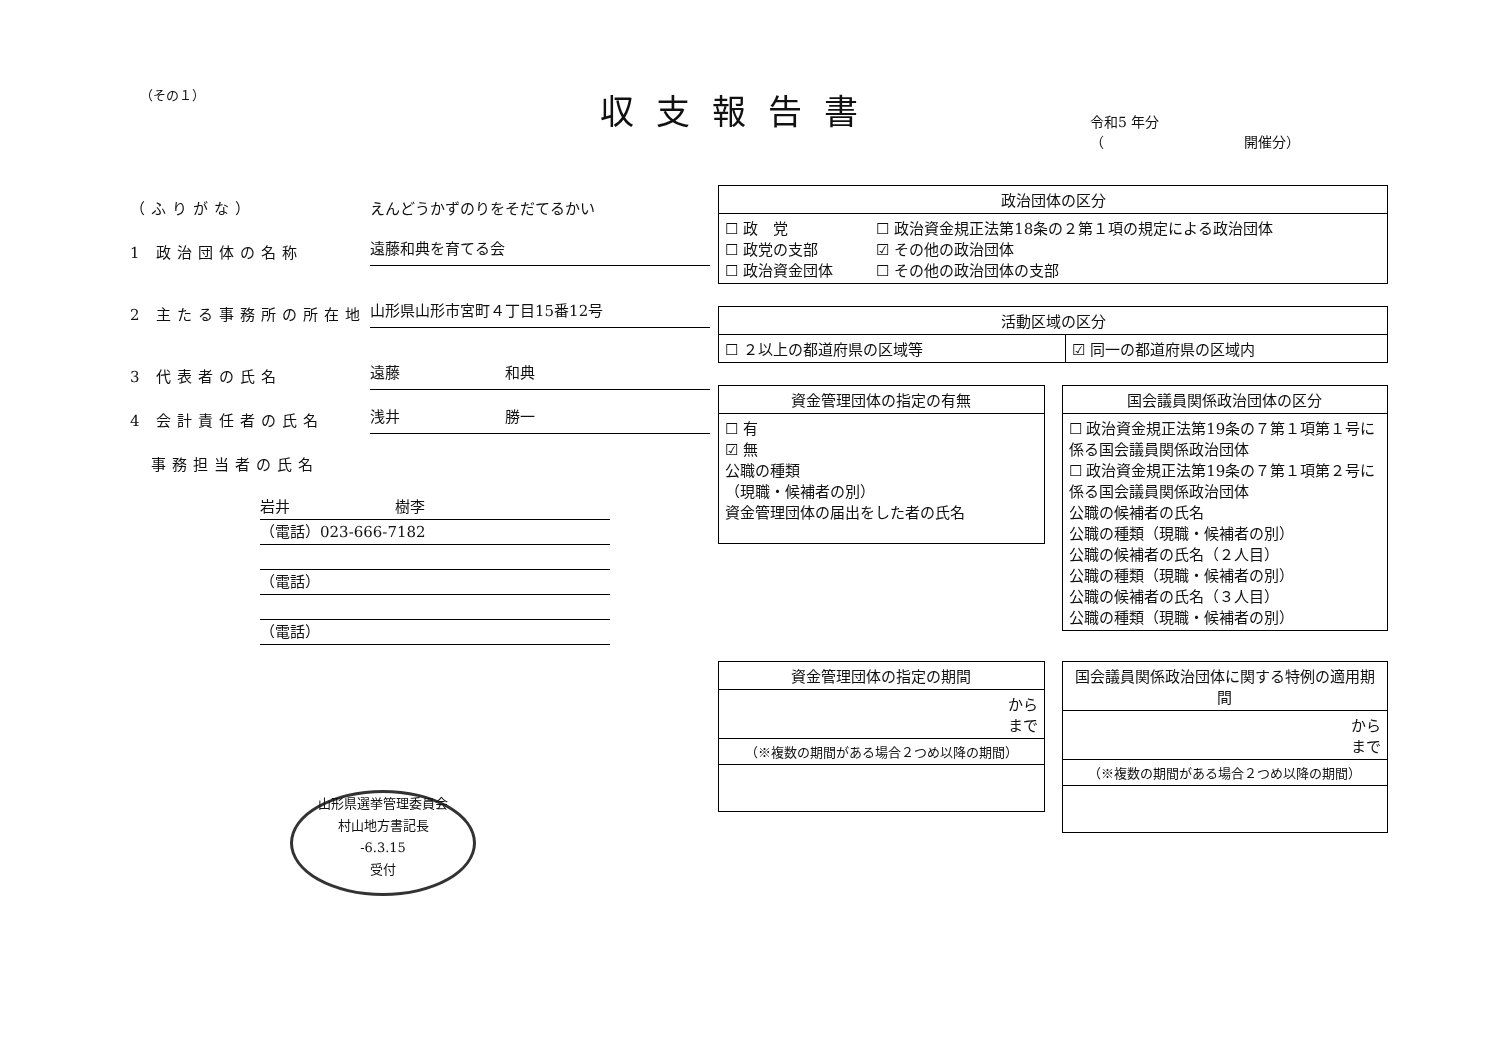（その１）
収支報告書
令和5 年分
（　　　　　　　　　　開催分）
（ふりがな） えんどうかずのりをそだてるかい
1 政治団体の名称
遠藤和典を育てる会
2 主たる事務所の所在地
山形県山形市宮町４丁目15番12号
3 代表者の氏名
遠藤　　　　　　　和典
4 会計責任者の氏名
浅井　　　　　　　勝一
　事務担当者の氏名
岩井　　　　　　　樹李
（電話）023-666-7182
（電話）
（電話）
山形県選挙管理委員会
村山地方書記長
-6.3.15
受付
| 政治団体の区分 | |
| --- | --- |
| ☐ 政 党 ☐ 政党の支部 ☐ 政治資金団体 | ☐ 政治資金規正法第18条の２第１項の規定による政治団体 ☑ その他の政治団体 ☐ その他の政治団体の支部 |
| 活動区域の区分 | |
| --- | --- |
| ☐ ２以上の都道府県の区域等 | ☑ 同一の都道府県の区域内 |
| 資金管理団体の指定の有無 |
| --- |
| ☐ 有 ☑ 無 公職の種類 （現職・候補者の別） 資金管理団体の届出をした者の氏名 |
| 国会議員関係政治団体の区分 |
| --- |
| ☐ 政治資金規正法第19条の７第１項第１号に係る国会議員関係政治団体 ☐ 政治資金規正法第19条の７第１項第２号に係る国会議員関係政治団体 公職の候補者の氏名 公職の種類（現職・候補者の別） 公職の候補者の氏名（２人目） 公職の種類（現職・候補者の別） 公職の候補者の氏名（３人目） 公職の種類（現職・候補者の別） |
| 資金管理団体の指定の期間 |
| --- |
| から まで |
| （※複数の期間がある場合２つめ以降の期間） |
| 国会議員関係政治団体に関する特例の適用期間 |
| --- |
| から まで |
| （※複数の期間がある場合２つめ以降の期間） |